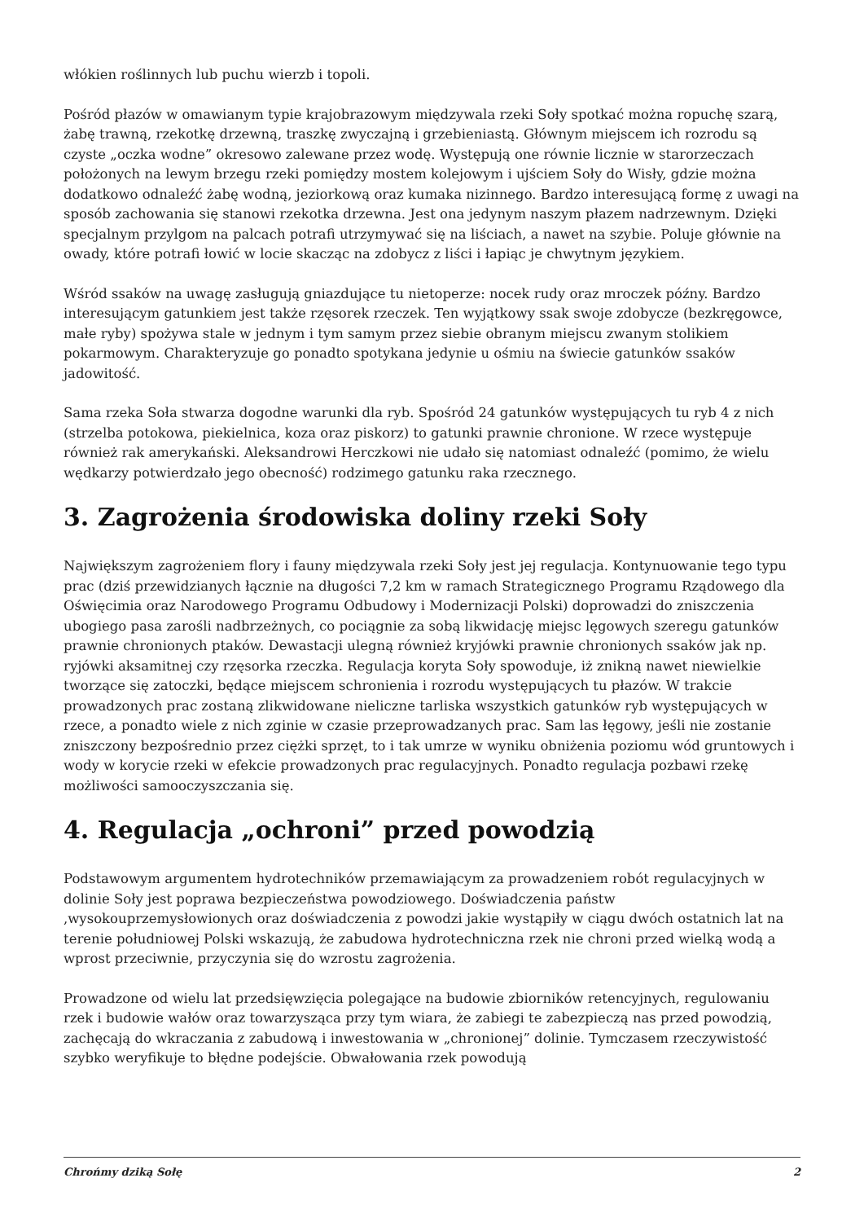włókien roślinnych lub puchu wierzb i topoli.
Pośród płazów w omawianym typie krajobrazowym międzywala rzeki Soły spotkać można ropuchę szarą, żabę trawną, rzekotkę drzewną, traszkę zwyczajną i grzebieniastą. Głównym miejscem ich rozrodu są czyste „oczka wodne” okresowo zalewane przez wodę. Występują one równie licznie w starorzeczach położonych na lewym brzegu rzeki pomiędzy mostem kolejowym i ujściem Soły do Wisły, gdzie można dodatkowo odnaleźć żabę wodną, jeziorkową oraz kumaka nizinnego. Bardzo interesującą formę z uwagi na sposób zachowania się stanowi rzekotka drzewna. Jest ona jedynym naszym płazem nadrzewnym. Dzięki specjalnym przylgom na palcach potrafi utrzymywać się na liściach, a nawet na szybie. Poluje głównie na owady, które potrafi łowić w locie skacząc na zdobycz z liści i łapiąc je chwytnym językiem.
Wśród ssaków na uwagę zasługują gniazdujące tu nietoperze: nocek rudy oraz mroczek późny. Bardzo interesującym gatunkiem jest także rzęsorek rzeczek. Ten wyjątkowy ssak swoje zdobycze (bezkręgowce, małe ryby) spożywa stale w jednym i tym samym przez siebie obranym miejscu zwanym stolikiem pokarmowym. Charakteryzuje go ponadto spotykana jedynie u ośmiu na świecie gatunków ssaków jadowitość.
Sama rzeka Soła stwarza dogodne warunki dla ryb. Spośród 24 gatunków występujących tu ryb 4 z nich (strzelba potokowa, piekielnica, koza oraz piskorz) to gatunki prawnie chronione. W rzece występuje również rak amerykański. Aleksandrowi Herczkowi nie udało się natomiast odnaleźć (pomimo, że wielu wędkarzy potwierdzało jego obecność) rodzimego gatunku raka rzecznego.
3. Zagrożenia środowiska doliny rzeki Soły
Największym zagrożeniem flory i fauny międzywala rzeki Soły jest jej regulacja. Kontynuowanie tego typu prac (dziś przewidzianych łącznie na długości 7,2 km w ramach Strategicznego Programu Rządowego dla Oświęcimia oraz Narodowego Programu Odbudowy i Modernizacji Polski) doprowadzi do zniszczenia ubogiego pasa zarośli nadbrzeżnych, co pociągnie za sobą likwidację miejsc lęgowych szeregu gatunków prawnie chronionych ptaków. Dewastacji ulegną również kryjówki prawnie chronionych ssaków jak np. ryjówki aksamitnej czy rzęsorka rzeczka. Regulacja koryta Soły spowoduje, iż znikną nawet niewielkie tworzące się zatoczki, będące miejscem schronienia i rozrodu występujących tu płazów. W trakcie prowadzonych prac zostaną zlikwidowane nieliczne tarliska wszystkich gatunków ryb występujących w rzece, a ponadto wiele z nich zginie w czasie przeprowadzanych prac. Sam las łęgowy, jeśli nie zostanie zniszczony bezpośrednio przez ciężki sprzęt, to i tak umrze w wyniku obniżenia poziomu wód gruntowych i wody w korycie rzeki w efekcie prowadzonych prac regulacyjnych. Ponadto regulacja pozbawi rzekę możliwości samooczyszczania się.
4. Regulacja „ochroni” przed powodzią
Podstawowym argumentem hydrotechników przemawiającym za prowadzeniem robót regulacyjnych w dolinie Soły jest poprawa bezpieczeństwa powodziowego. Doświadczenia państw ,wysokouprzemysłowionych oraz doświadczenia z powodzi jakie wystąpiły w ciągu dwóch ostatnich lat na terenie południowej Polski wskazują, że zabudowa hydrotechniczna rzek nie chroni przed wielką wodą a wprost przeciwnie, przyczynia się do wzrostu zagrożenia.
Prowadzone od wielu lat przedsięwzięcia polegające na budowie zbiorników retencyjnych, regulowaniu rzek i budowie wałów oraz towarzysząca przy tym wiara, że zabiegi te zabezpieczą nas przed powodzią, zachęcają do wkraczania z zabudową i inwestowania w „chronionej” dolinie. Tymczasem rzeczywistość szybko weryfikuje to błędne podejście. Obwałowania rzek powodują
Chrońmy dziką Sołę 2